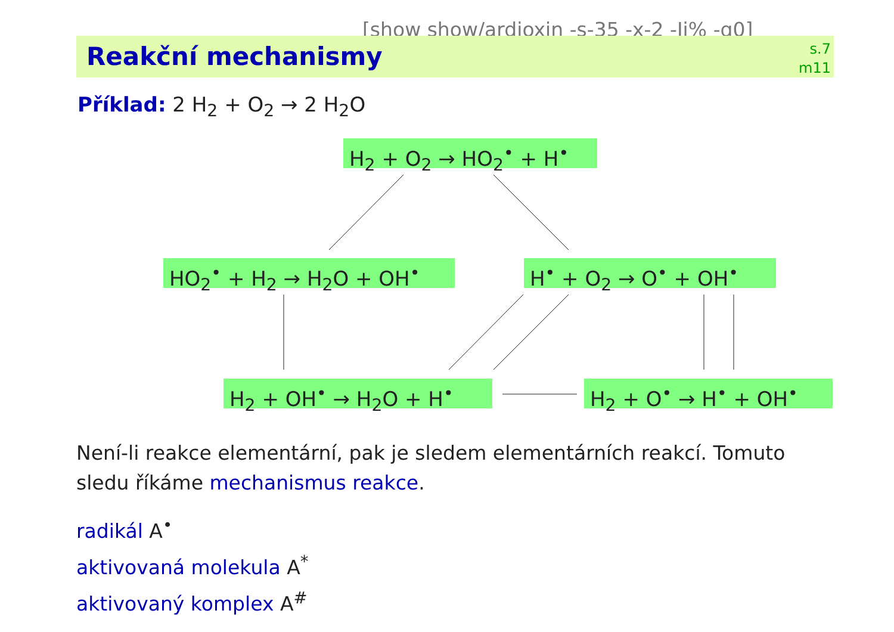[show show/ardioxin -s-35 -x-2 -Ii% -q0]
Reakční mechanismy
s.7
m11
Příklad: 2 H<sub>2</sub> + O<sub>2</sub> → 2 H<sub>2</sub>O
H<sub>2</sub> + O<sub>2</sub> → HO<sub>2</sub><sup>•</sup> + H<sup>•</sup>
HO<sub>2</sub><sup>•</sup> + H<sub>2</sub> → H<sub>2</sub>O + OH<sup>•</sup> H<sup>•</sup> + O<sub>2</sub> → O<sup>•</sup> + OH<sup>•</sup>
H<sub>2</sub> + OH<sup>•</sup> → H<sub>2</sub>O + H<sup>•</sup> H<sub>2</sub> + O<sup>•</sup> → H<sup>•</sup> + OH<sup>•</sup>
Není-li reakce elementární, pak je sledem elementárních reakcí. Tomuto sledu říkáme mechanismus reakce.
radikál A<sup>•</sup>
aktivovaná molekula A<sup>*</sup>
aktivovaný komplex A<sup>#</sup>